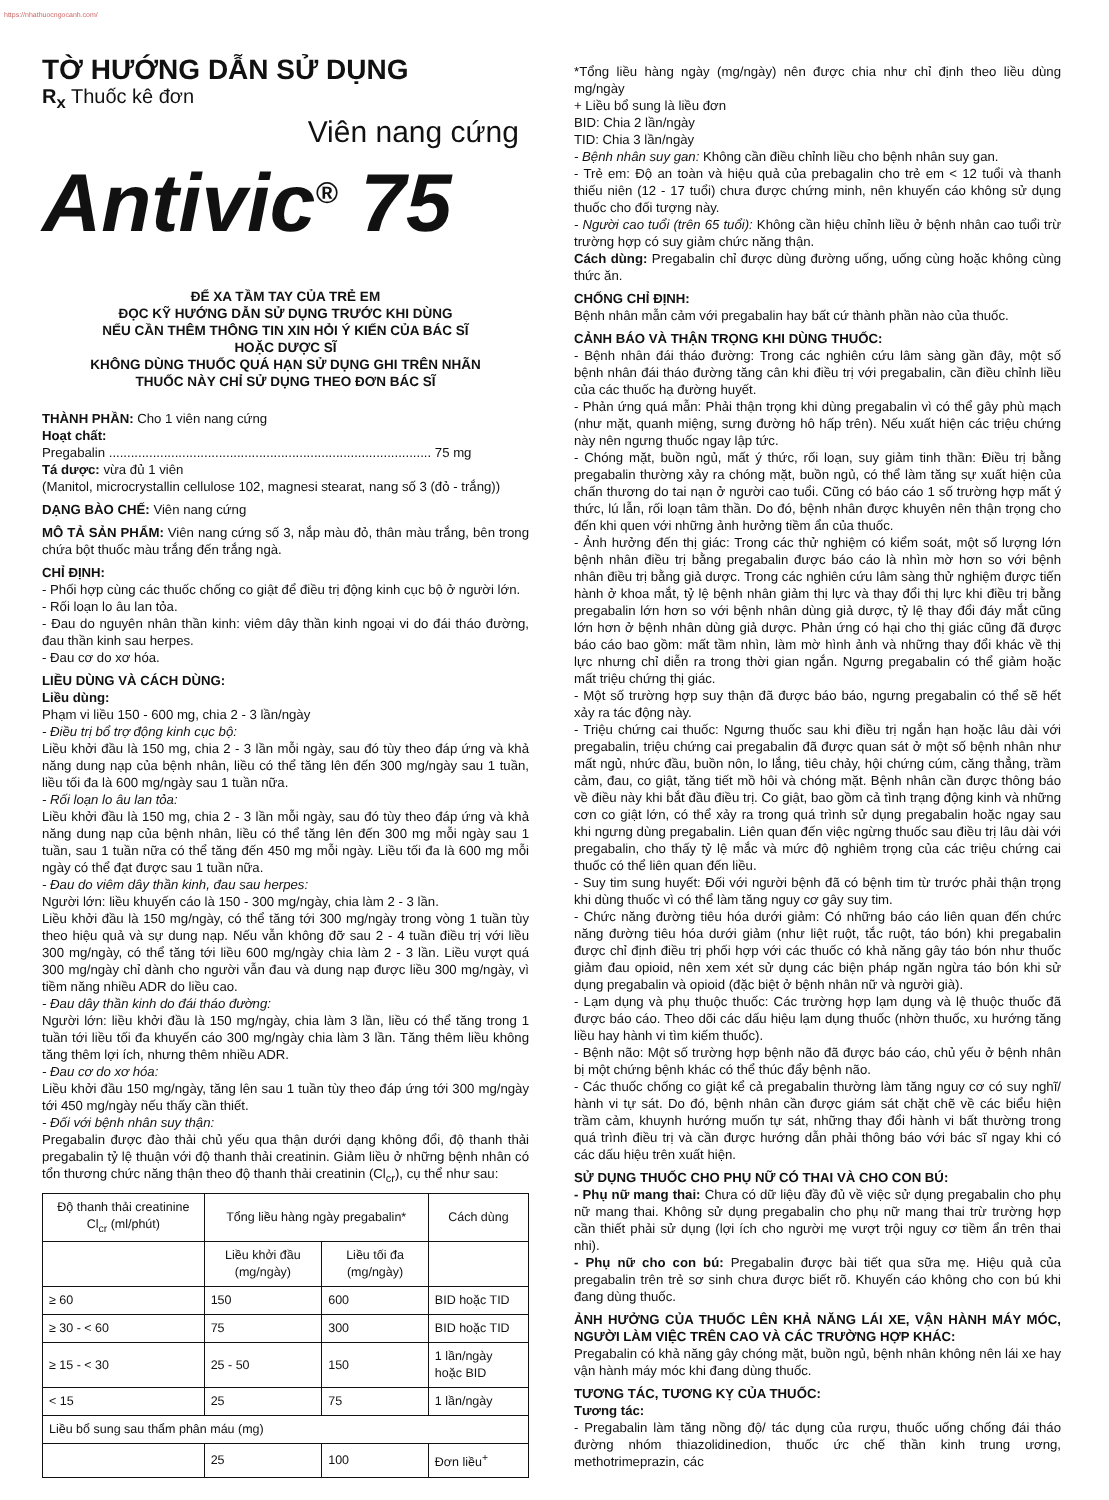https://nhathuocngocanh.com/
TỜ HƯỚNG DẪN SỬ DỤNG
R<sub>x</sub> Thuốc kê đơn
Viên nang cứng
Antivic<sup>®</sup> 75
ĐỂ XA TẦM TAY CỦA TRẺ EM
ĐỌC KỸ HƯỚNG DẪN SỬ DỤNG TRƯỚC KHI DÙNG
NẾU CẦN THÊM THÔNG TIN XIN HỎI Ý KIẾN CỦA BÁC SĨ
HOẶC DƯỢC SĨ
KHÔNG DÙNG THUỐC QUÁ HẠN SỬ DỤNG GHI TRÊN NHÃN
THUỐC NÀY CHỈ SỬ DỤNG THEO ĐƠN BÁC SĨ
THÀNH PHẦN: Cho 1 viên nang cứng
Hoạt chất:
Pregabalin ........................................................................................ 75 mg
Tá dược: vừa đủ 1 viên
(Manitol, microcrystallin cellulose 102, magnesi stearat, nang số 3 (đỏ - trắng))
DẠNG BÀO CHẾ: Viên nang cứng
MÔ TẢ SẢN PHẨM: Viên nang cứng số 3, nắp màu đỏ, thân màu trắng, bên trong chứa bột thuốc màu trắng đến trắng ngà.
CHỈ ĐỊNH:
- Phối hợp cùng các thuốc chống co giật để điều trị động kinh cục bộ ở người lớn.
- Rối loạn lo âu lan tỏa.
- Đau do nguyên nhân thần kinh: viêm dây thần kinh ngoại vi do đái tháo đường, đau thần kinh sau herpes.
- Đau cơ do xơ hóa.
LIỀU DÙNG VÀ CÁCH DÙNG:
Liều dùng:
Phạm vi liều 150 - 600 mg, chia 2 - 3 lần/ngày
- Điều trị bổ trợ động kinh cục bộ:
Liều khởi đầu là 150 mg, chia 2 - 3 lần mỗi ngày, sau đó tùy theo đáp ứng và khả năng dung nạp của bệnh nhân, liều có thể tăng lên đến 300 mg/ngày sau 1 tuần, liều tối đa là 600 mg/ngày sau 1 tuần nữa.
- Rối loạn lo âu lan tỏa:
Liều khởi đầu là 150 mg, chia 2 - 3 lần mỗi ngày, sau đó tùy theo đáp ứng và khả năng dung nạp của bệnh nhân, liều có thể tăng lên đến 300 mg mỗi ngày sau 1 tuần, sau 1 tuần nữa có thể tăng đến 450 mg mỗi ngày. Liều tối đa là 600 mg mỗi ngày có thể đạt được sau 1 tuần nữa.
- Đau do viêm dây thần kinh, đau sau herpes:
Người lớn: liều khuyến cáo là 150 - 300 mg/ngày, chia làm 2 - 3 lần.
Liều khởi đầu là 150 mg/ngày, có thể tăng tới 300 mg/ngày trong vòng 1 tuần tùy theo hiệu quả và sự dung nạp. Nếu vẫn không đỡ sau 2 - 4 tuần điều trị với liều 300 mg/ngày, có thể tăng tới liều 600 mg/ngày chia làm 2 - 3 lần. Liều vượt quá 300 mg/ngày chỉ dành cho người vẫn đau và dung nạp được liều 300 mg/ngày, vì tiềm năng nhiều ADR do liều cao.
- Đau dây thần kinh do đái tháo đường:
Người lớn: liều khởi đầu là 150 mg/ngày, chia làm 3 lần, liều có thể tăng trong 1 tuần tới liều tối đa khuyến cáo 300 mg/ngày chia làm 3 lần. Tăng thêm liều không tăng thêm lợi ích, nhưng thêm nhiều ADR.
- Đau cơ do xơ hóa:
Liều khởi đầu 150 mg/ngày, tăng lên sau 1 tuần tùy theo đáp ứng tới 300 mg/ngày tới 450 mg/ngày nếu thấy cần thiết.
- Đối với bệnh nhân suy thận:
Pregabalin được đào thải chủ yếu qua thận dưới dạng không đổi, độ thanh thải pregabalin tỷ lệ thuận với độ thanh thải creatinin. Giảm liều ở những bệnh nhân có tổn thương chức năng thận theo độ thanh thải creatinin (Cl<sub>cr</sub>), cụ thể như sau:
| Độ thanh thải creatinine Cl<sub>cr</sub> (ml/phút) | Tổng liều hàng ngày pregabalin* | | Cách dùng |
| --- | --- | --- | --- |
| | Liều khởi đầu (mg/ngày) | Liều tối đa (mg/ngày) | |
| ≥ 60 | 150 | 600 | BID hoặc TID |
| ≥ 30 - < 60 | 75 | 300 | BID hoặc TID |
| ≥ 15 - < 30 | 25 - 50 | 150 | 1 lần/ngày hoặc BID |
| < 15 | 25 | 75 | 1 lần/ngày |
| Liều bổ sung sau thẩm phân máu (mg) | | | |
| | 25 | 100 | Đơn liều<sup>+</sup> |
*Tổng liều hàng ngày (mg/ngày) nên được chia như chỉ định theo liều dùng mg/ngày
+ Liều bổ sung là liều đơn
BID: Chia 2 lần/ngày
TID: Chia 3 lần/ngày
- Bệnh nhân suy gan: Không cần điều chỉnh liều cho bệnh nhân suy gan.
- Trẻ em: Độ an toàn và hiệu quả của prebagalin cho trẻ em < 12 tuổi và thanh thiếu niên (12 - 17 tuổi) chưa được chứng minh, nên khuyến cáo không sử dụng thuốc cho đối tượng này.
- Người cao tuổi (trên 65 tuổi): Không cần hiệu chỉnh liều ở bệnh nhân cao tuổi trừ trường hợp có suy giảm chức năng thận.
Cách dùng: Pregabalin chỉ được dùng đường uống, uống cùng hoặc không cùng thức ăn.
CHỐNG CHỈ ĐỊNH:
Bệnh nhân mẫn cảm với pregabalin hay bất cứ thành phần nào của thuốc.
CẢNH BÁO VÀ THẬN TRỌNG KHI DÙNG THUỐC:
- Bệnh nhân đái tháo đường: Trong các nghiên cứu lâm sàng gần đây, một số bệnh nhân đái tháo đường tăng cân khi điều trị với pregabalin, cần điều chỉnh liều của các thuốc hạ đường huyết.
- Phản ứng quá mẫn: Phải thận trọng khi dùng pregabalin vì có thể gây phù mạch (như mặt, quanh miệng, sưng đường hô hấp trên). Nếu xuất hiện các triệu chứng này nên ngưng thuốc ngay lập tức.
- Chóng mặt, buồn ngủ, mất ý thức, rối loạn, suy giảm tinh thần: Điều trị bằng pregabalin thường xảy ra chóng mặt, buồn ngủ, có thể làm tăng sự xuất hiện của chấn thương do tai nạn ở người cao tuổi. Cũng có báo cáo 1 số trường hợp mất ý thức, lú lẫn, rối loạn tâm thần. Do đó, bệnh nhân được khuyên nên thận trọng cho đến khi quen với những ảnh hưởng tiềm ẩn của thuốc.
- Ảnh hưởng đến thị giác: Trong các thử nghiệm có kiểm soát, một số lượng lớn bệnh nhân điều trị bằng pregabalin được báo cáo là nhìn mờ hơn so với bệnh nhân điều trị bằng giả dược. Trong các nghiên cứu lâm sàng thử nghiệm được tiến hành ở khoa mắt, tỷ lệ bệnh nhân giảm thị lực và thay đổi thị lực khi điều trị bằng pregabalin lớn hơn so với bệnh nhân dùng giả dược, tỷ lệ thay đổi đáy mắt cũng lớn hơn ở bệnh nhân dùng giả dược. Phản ứng có hại cho thị giác cũng đã được báo cáo bao gồm: mất tầm nhìn, làm mờ hình ảnh và những thay đổi khác về thị lực nhưng chỉ diễn ra trong thời gian ngắn. Ngưng pregabalin có thể giảm hoặc mất triệu chứng thị giác.
- Một số trường hợp suy thận đã được báo báo, ngưng pregabalin có thể sẽ hết xảy ra tác động này.
- Triệu chứng cai thuốc: Ngưng thuốc sau khi điều trị ngắn hạn hoặc lâu dài với pregabalin, triệu chứng cai pregabalin đã được quan sát ở một số bệnh nhân như mất ngủ, nhức đầu, buồn nôn, lo lắng, tiêu chảy, hội chứng cúm, căng thẳng, trầm cảm, đau, co giật, tăng tiết mồ hôi và chóng mặt. Bệnh nhân cần được thông báo về điều này khi bắt đầu điều trị. Co giật, bao gồm cả tình trạng động kinh và những cơn co giật lớn, có thể xảy ra trong quá trình sử dụng pregabalin hoặc ngay sau khi ngưng dùng pregabalin. Liên quan đến việc ngừng thuốc sau điều trị lâu dài với pregabalin, cho thấy tỷ lệ mắc và mức độ nghiêm trọng của các triệu chứng cai thuốc có thể liên quan đến liều.
- Suy tim sung huyết: Đối với người bệnh đã có bệnh tim từ trước phải thận trọng khi dùng thuốc vì có thể làm tăng nguy cơ gây suy tim.
- Chức năng đường tiêu hóa dưới giảm: Có những báo cáo liên quan đến chức năng đường tiêu hóa dưới giảm (như liệt ruột, tắc ruột, táo bón) khi pregabalin được chỉ định điều trị phối hợp với các thuốc có khả năng gây táo bón như thuốc giảm đau opioid, nên xem xét sử dụng các biện pháp ngăn ngừa táo bón khi sử dụng pregabalin và opioid (đặc biệt ở bệnh nhân nữ và người già).
- Lạm dụng và phụ thuộc thuốc: Các trường hợp lạm dụng và lệ thuộc thuốc đã được báo cáo. Theo dõi các dấu hiệu lạm dụng thuốc (nhờn thuốc, xu hướng tăng liều hay hành vi tìm kiếm thuốc).
- Bệnh não: Một số trường hợp bệnh não đã được báo cáo, chủ yếu ở bệnh nhân bị một chứng bệnh khác có thể thúc đẩy bệnh não.
- Các thuốc chống co giật kể cả pregabalin thường làm tăng nguy cơ có suy nghĩ/ hành vi tự sát. Do đó, bệnh nhân cần được giám sát chặt chẽ về các biểu hiện trầm cảm, khuynh hướng muốn tự sát, những thay đổi hành vi bất thường trong quá trình điều trị và cần được hướng dẫn phải thông báo với bác sĩ ngay khi có các dấu hiệu trên xuất hiện.
SỬ DỤNG THUỐC CHO PHỤ NỮ CÓ THAI VÀ CHO CON BÚ:
- Phụ nữ mang thai: Chưa có dữ liệu đầy đủ về việc sử dụng pregabalin cho phụ nữ mang thai. Không sử dụng pregabalin cho phụ nữ mang thai trừ trường hợp cần thiết phải sử dụng (lợi ích cho người mẹ vượt trội nguy cơ tiềm ẩn trên thai nhi).
- Phụ nữ cho con bú: Pregabalin được bài tiết qua sữa mẹ. Hiệu quả của pregabalin trên trẻ sơ sinh chưa được biết rõ. Khuyến cáo không cho con bú khi đang dùng thuốc.
ẢNH HƯỞNG CỦA THUỐC LÊN KHẢ NĂNG LÁI XE, VẬN HÀNH MÁY MÓC, NGƯỜI LÀM VIỆC TRÊN CAO VÀ CÁC TRƯỜNG HỢP KHÁC:
Pregabalin có khả năng gây chóng mặt, buồn ngủ, bệnh nhân không nên lái xe hay vận hành máy móc khi đang dùng thuốc.
TƯƠNG TÁC, TƯƠNG KỴ CỦA THUỐC:
Tương tác:
- Pregabalin làm tăng nồng độ/ tác dụng của rượu, thuốc uống chống đái tháo đường nhóm thiazolidinedion, thuốc ức chế thần kinh trung ương, methotrimeprazin, các